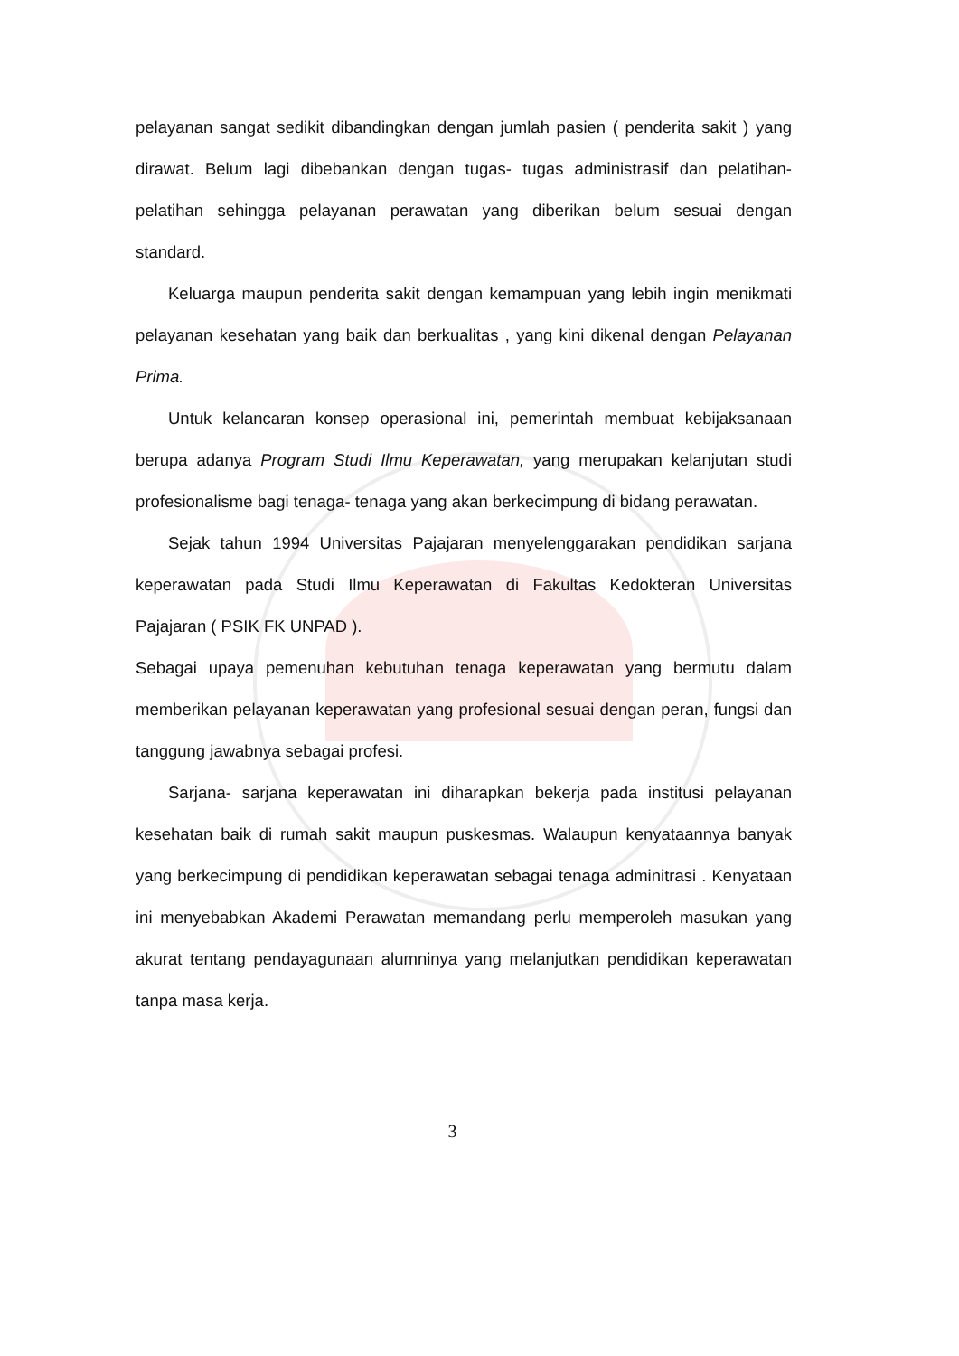pelayanan sangat sedikit dibandingkan dengan jumlah pasien ( penderita sakit ) yang dirawat. Belum lagi dibebankan dengan tugas- tugas administrasif dan pelatihan- pelatihan sehingga pelayanan perawatan yang diberikan belum sesuai dengan standard.
Keluarga maupun penderita sakit dengan kemampuan yang lebih ingin menikmati pelayanan kesehatan yang baik dan berkualitas , yang kini dikenal dengan Pelayanan Prima.
Untuk kelancaran konsep operasional ini, pemerintah membuat kebijaksanaan berupa adanya Program Studi Ilmu Keperawatan, yang merupakan kelanjutan studi profesionalisme bagi tenaga- tenaga yang akan berkecimpung di bidang perawatan.
Sejak tahun 1994 Universitas Pajajaran menyelenggarakan pendidikan sarjana keperawatan pada Studi Ilmu Keperawatan di Fakultas Kedokteran Universitas Pajajaran ( PSIK FK UNPAD ).
Sebagai upaya pemenuhan kebutuhan tenaga keperawatan yang bermutu dalam memberikan pelayanan keperawatan yang profesional sesuai dengan peran, fungsi dan tanggung jawabnya sebagai profesi.
Sarjana- sarjana keperawatan ini diharapkan bekerja pada institusi pelayanan kesehatan baik di rumah sakit maupun puskesmas. Walaupun kenyataannya banyak yang berkecimpung di pendidikan keperawatan sebagai tenaga adminitrasi . Kenyataan ini menyebabkan Akademi Perawatan memandang perlu memperoleh masukan yang akurat tentang pendayagunaan alumninya yang melanjutkan pendidikan keperawatan tanpa masa kerja.
3